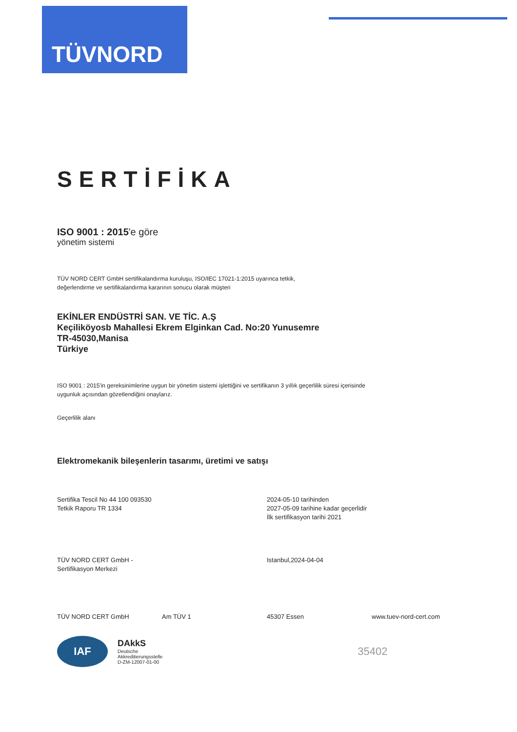TÜVNORD
SERTİFİKA
ISO 9001 : 2015'e göre
yönetim sistemi
TÜV NORD CERT GmbH sertifikalandırma kuruluşu, ISO/IEC 17021-1:2015 uyarınca tetkik,
değerlendirme ve sertifikalandırma kararının sonucu olarak müşteri
EKİNLER ENDÜSTRİ SAN. VE TİC. A.Ş
Keçiliköyosb Mahallesi Ekrem Elginkan Cad. No:20 Yunusemre
TR-45030,Manisa
Türkiye
ISO 9001 : 2015'in gereksinimlerine uygun bir yönetim sistemi işlettiğini ve sertifikanın 3 yıllık geçerlilik süresi içerisinde
uygunluk açısından gözetlendiğini onaylarız.
Geçerlilik alanı
Elektromekanik bileşenlerin tasarımı, üretimi ve satışı
Sertifika Tescil No 44 100 093530
Tetkik Raporu TR 1334
2024-05-10 tarihinden
2027-05-09 tarihine kadar geçerlidir
İlk sertifikasyon tarihi 2021
TÜV NORD CERT GmbH -
Sertifikasyon Merkezi
Istanbul,2024-04-04
TÜV NORD CERT GmbH Am TÜV 1 45307 Essen www.tuev-nord-cert.com
IAF
DAkkS
Deutsche
Akkreditierungsstelle
D-ZM-12007-01-00
35402